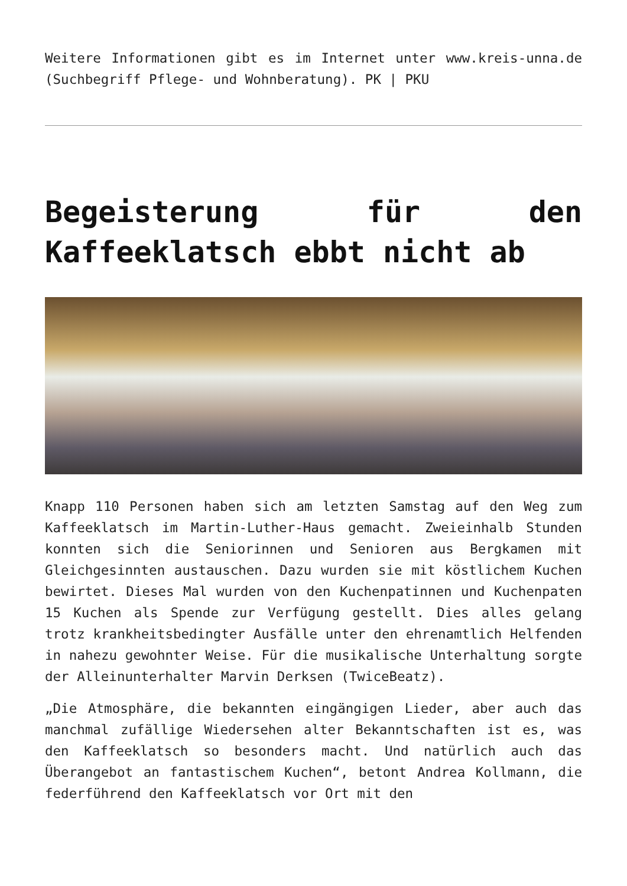Weitere Informationen gibt es im Internet unter www.kreis-unna.de (Suchbegriff Pflege- und Wohnberatung). PK | PKU
Begeisterung für den Kaffeeklatsch ebbt nicht ab
Knapp 110 Personen haben sich am letzten Samstag auf den Weg zum Kaffeeklatsch im Martin-Luther-Haus gemacht. Zweieinhalb Stunden konnten sich die Seniorinnen und Senioren aus Bergkamen mit Gleichgesinnten austauschen. Dazu wurden sie mit köstlichem Kuchen bewirtet. Dieses Mal wurden von den Kuchenpatinnen und Kuchenpaten 15 Kuchen als Spende zur Verfügung gestellt. Dies alles gelang trotz krankheitsbedingter Ausfälle unter den ehrenamtlich Helfenden in nahezu gewohnter Weise. Für die musikalische Unterhaltung sorgte der Alleinunterhalter Marvin Derksen (TwiceBeatz).
„Die Atmosphäre, die bekannten eingängigen Lieder, aber auch das manchmal zufällige Wiedersehen alter Bekanntschaften ist es, was den Kaffeeklatsch so besonders macht. Und natürlich auch das Überangebot an fantastischem Kuchen“, betont Andrea Kollmann, die federführend den Kaffeeklatsch vor Ort mit den